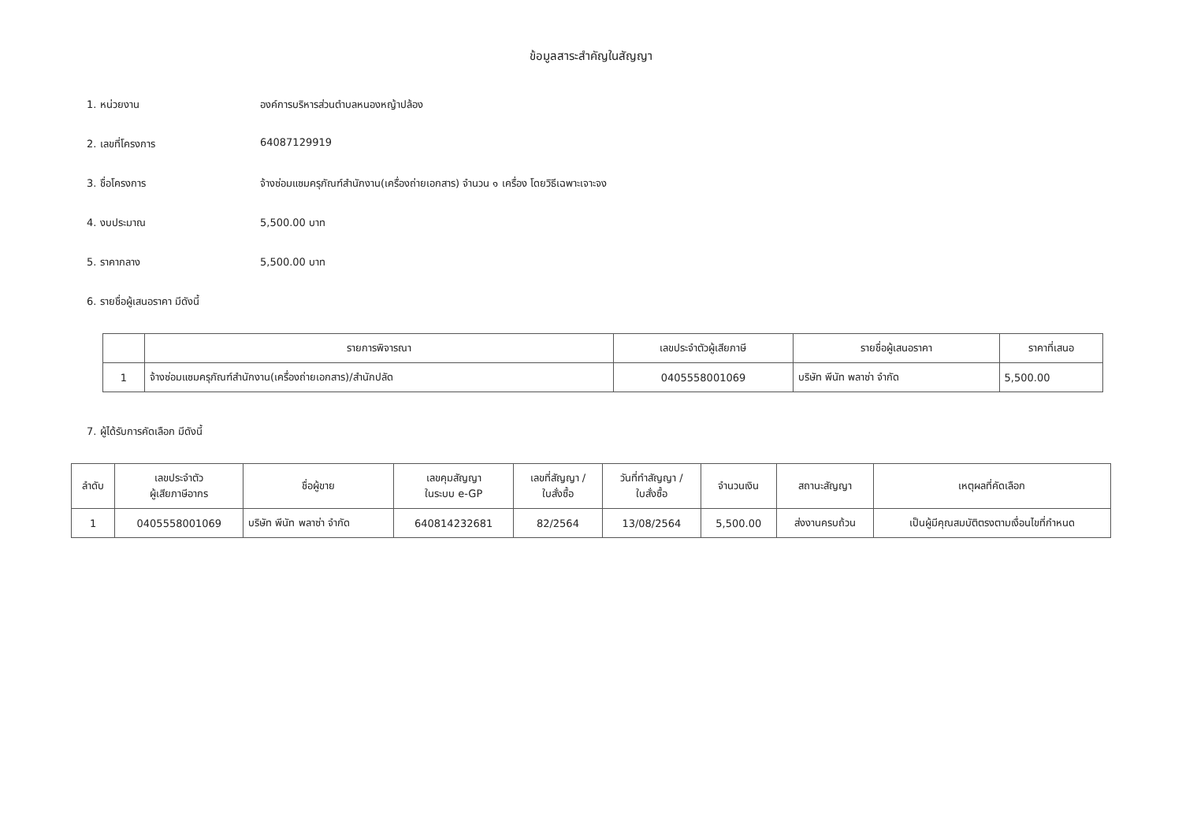ข้อมูลสาระสำคัญในสัญญา
1. หน่วยงาน องค์การบริหารส่วนตำบลหนองหญ้าปล้อง
2. เลขที่โครงการ 64087129919
3. ชื่อโครงการ จ้างซ่อมแซมครุภัณฑ์สำนักงาน(เครื่องถ่ายเอกสาร) จำนวน ๑ เครื่อง โดยวิธีเฉพาะเจาะจง
4. งบประมาณ 5,500.00 บาท
5. ราคากลาง 5,500.00 บาท
6. รายชื่อผู้เสนอราคา มีดังนี้
| | รายการพิจารณา | เลขประจำตัวผู้เสียภาษี | รายชื่อผู้เสนอราคา | ราคาที่เสนอ |
| --- | --- | --- | --- | --- |
| 1 | จ้างซ่อมแซมครุภัณฑ์สำนักงาน(เครื่องถ่ายเอกสาร)/สำนักปลัด | 0405558001069 | บริษัท พีนัท พลาซ่า จำกัด | 5,500.00 |
7. ผู้ได้รับการคัดเลือก มีดังนี้
| ลำดับ | เลขประจำตัว ผู้เสียภาษีอากร | ชื่อผู้ขาย | เลขคุมสัญญา ในระบบ e-GP | เลขที่สัญญา / ใบสั่งซื้อ | วันที่ทำสัญญา / ใบสั่งซื้อ | จำนวนเงิน | สถานะสัญญา | เหตุผลที่คัดเลือก |
| --- | --- | --- | --- | --- | --- | --- | --- | --- |
| 1 | 0405558001069 | บริษัท พีนัท พลาซ่า จำกัด | 640814232681 | 82/2564 | 13/08/2564 | 5,500.00 | ส่งงานครบถ้วน | เป็นผู้มีคุณสมบัติตรงตามเงื่อนไขที่กำหนด |